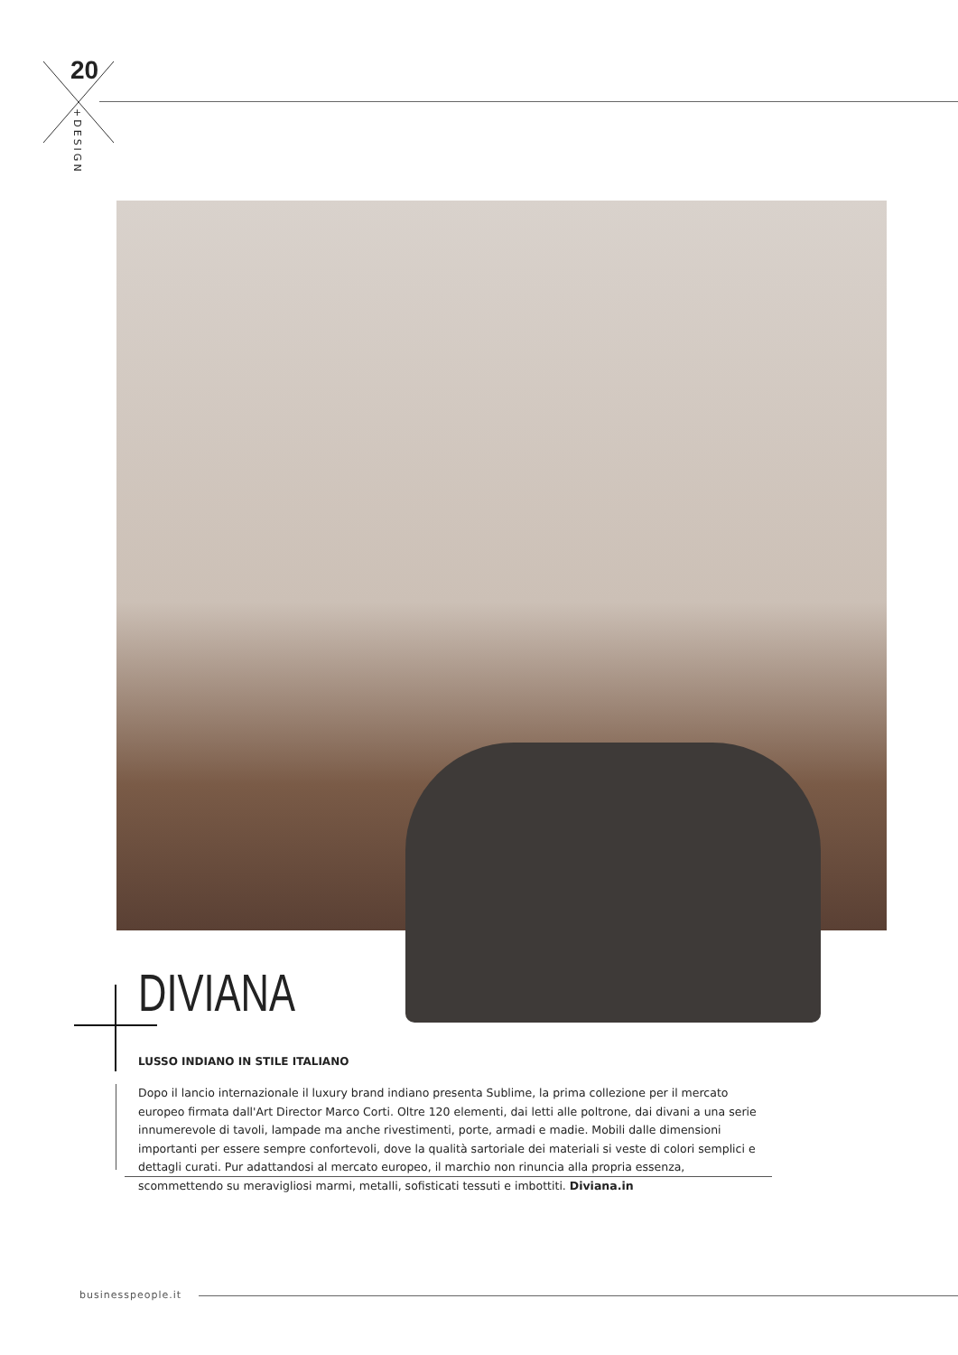20
+DESIGN
DIVIANA
LUSSO INDIANO IN STILE ITALIANO
Dopo il lancio internazionale il luxury brand indiano presenta Sublime, la prima collezione per il mercato europeo firmata dall'Art Director Marco Corti. Oltre 120 elementi, dai letti alle poltrone, dai divani a una serie innumerevole di tavoli, lampade ma anche rivestimenti, porte, armadi e madie. Mobili dalle dimensioni importanti per essere sempre confortevoli, dove la qualità sartoriale dei materiali si veste di colori semplici e dettagli curati. Pur adattandosi al mercato europeo, il marchio non rinuncia alla propria essenza, scommettendo su meravigliosi marmi, metalli, sofisticati tessuti e imbottiti. Diviana.in
businesspeople.it